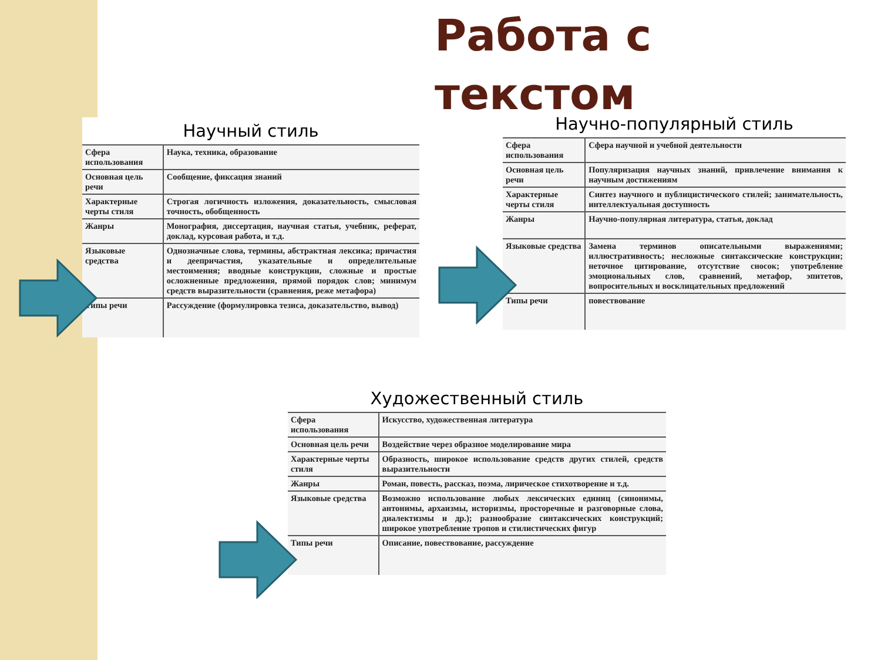Работа с
текстом
Научный стиль
| Сфера использования | Наука, техника, образование |
| Основная цель речи | Сообщение, фиксация знаний |
| Характерные черты стиля | Строгая логичность изложения, доказательность, смысловая точность, обобщенность |
| Жанры | Монография, диссертация, научная статья, учебник, реферат, доклад, курсовая работа, и т.д. |
| Языковые средства | Однозначные слова, термины, абстрактная лексика; причастия и деепричастия, указательные и определительные местоимения; вводные конструкции, сложные и простые осложненные предложения, прямой порядок слов; минимум средств выразительности (сравнения, реже метафора) |
| Типы речи | Рассуждение (формулировка тезиса, доказательство, вывод) |
Научно-популярный стиль
| Сфера использования | Сфера научной и учебной деятельности |
| Основная цель речи | Популяризация научных знаний, привлечение внимания к научным достижениям |
| Характерные черты стиля | Синтез научного и публицистического стилей; занимательность, интеллектуальная доступность |
| Жанры | Научно-популярная литература, статья, доклад |
| Языковые средства | Замена терминов описательными выражениями; иллюстративность; несложные синтаксические конструкции; неточное цитирование, отсутствие сносок; употребление эмоциональных слов, сравнений, метафор, эпитетов, вопросительных и восклицательных предложений |
| Типы речи | повествование |
Художественный стиль
| Сфера использования | Искусство, художественная литература |
| Основная цель речи | Воздействие через образное моделирование мира |
| Характерные черты стиля | Образность, широкое использование средств других стилей, средств выразительности |
| Жанры | Роман, повесть, рассказ, поэма, лирическое стихотворение и т.д. |
| Языковые средства | Возможно использование любых лексических единиц (синонимы, антонимы, архаизмы, историзмы, просторечные и разговорные слова, диалектизмы и др.); разнообразие синтаксических конструкций; широкое употребление тропов и стилистических фигур |
| Типы речи | Описание, повествование, рассуждение |